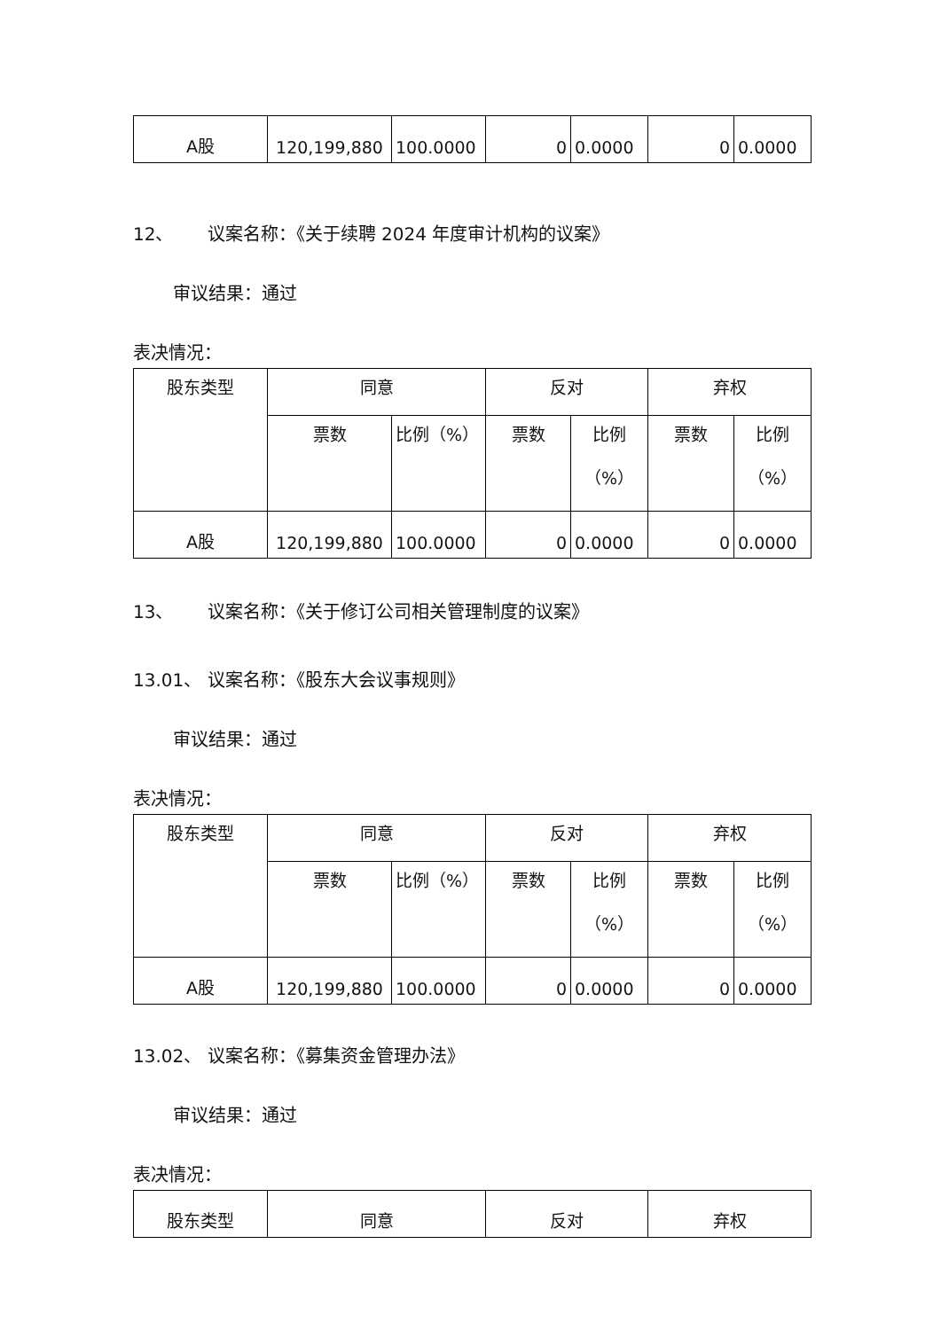| A股 | 120,199,880 | 100.0000 | 0 | 0.0000 | 0 | 0.0000 |
12、 议案名称：《关于续聘 2024 年度审计机构的议案》
审议结果：通过
表决情况：
| 股东类型 | 同意 | | 反对 | | 弃权 | |
| | 票数 | 比例（%） | 票数 | 比例 （%） | 票数 | 比例 （%） |
| A股 | 120,199,880 | 100.0000 | 0 | 0.0000 | 0 | 0.0000 |
13、 议案名称：《关于修订公司相关管理制度的议案》
13.01、 议案名称：《股东大会议事规则》
审议结果：通过
表决情况：
| 股东类型 | 同意 | | 反对 | | 弃权 | |
| | 票数 | 比例（%） | 票数 | 比例 （%） | 票数 | 比例 （%） |
| A股 | 120,199,880 | 100.0000 | 0 | 0.0000 | 0 | 0.0000 |
13.02、 议案名称：《募集资金管理办法》
审议结果：通过
表决情况：
| 股东类型 | 同意 | 反对 | 弃权 |